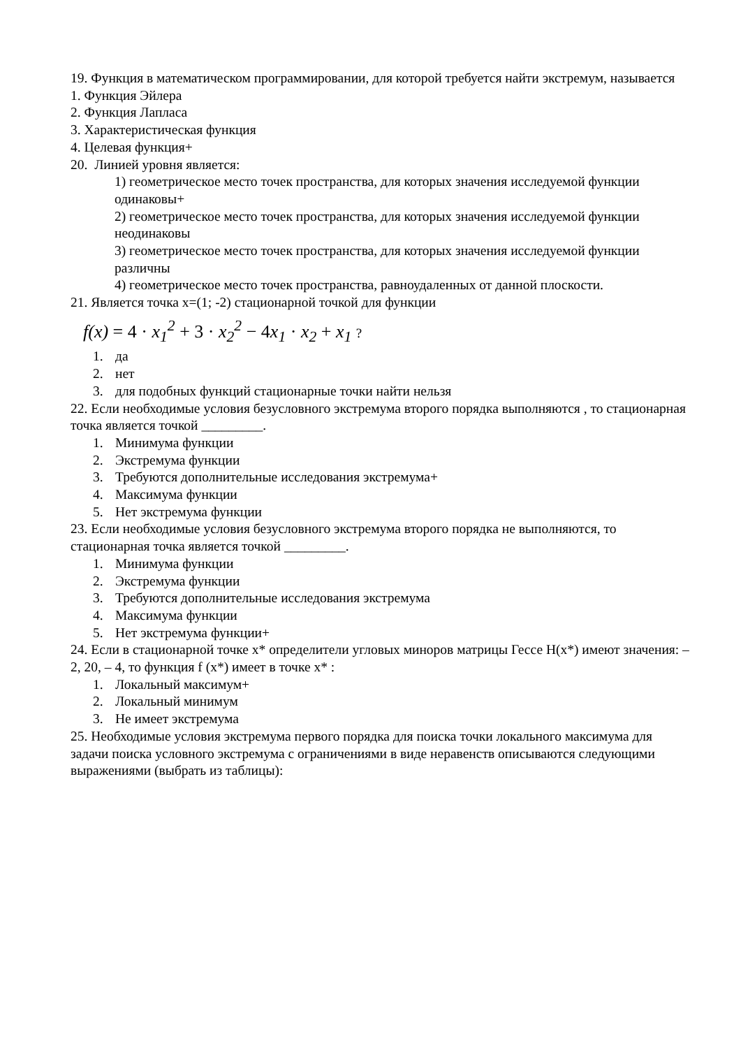19. Функция в математическом программировании, для которой требуется найти экстремум, называется
1. Функция Эйлера
2. Функция Лапласа
3. Характеристическая функция
4. Целевая функция+
20. Линией уровня является:
1) геометрическое место точек пространства, для которых значения исследуемой функции одинаковы+
2) геометрическое место точек пространства, для которых значения исследуемой функции неодинаковы
3) геометрическое место точек пространства, для которых значения исследуемой функции различны
4) геометрическое место точек пространства, равноудаленных от данной плоскости.
21. Является точка x=(1; -2) стационарной точкой для функции
f(x) = 4 · x<sub>1</sub><sup>2</sup> + 3 · x<sub>2</sub><sup>2</sup> − 4x<sub>1</sub> · x<sub>2</sub> + x<sub>1</sub> ?
1. да
2. нет
3. для подобных функций стационарные точки найти нельзя
22. Если необходимые условия безусловного экстремума второго порядка выполняются , то стационарная точка является точкой _________.
1. Минимума функции
2. Экстремума функции
3. Требуются дополнительные исследования экстремума+
4. Максимума функции
5. Нет экстремума функции
23. Если необходимые условия безусловного экстремума второго порядка не выполняются, то стационарная точка является точкой _________.
1. Минимума функции
2. Экстремума функции
3. Требуются дополнительные исследования экстремума
4. Максимума функции
5. Нет экстремума функции+
24. Если в стационарной точке x* определители угловых миноров матрицы Гессе H(x*) имеют значения: – 2, 20, – 4, то функция f (x*) имеет в точке x* :
1. Локальный максимум+
2. Локальный минимум
3. Не имеет экстремума
25. Необходимые условия экстремума первого порядка для поиска точки локального максимума для задачи поиска условного экстремума с ограничениями в виде неравенств описываются следующими выражениями (выбрать из таблицы):